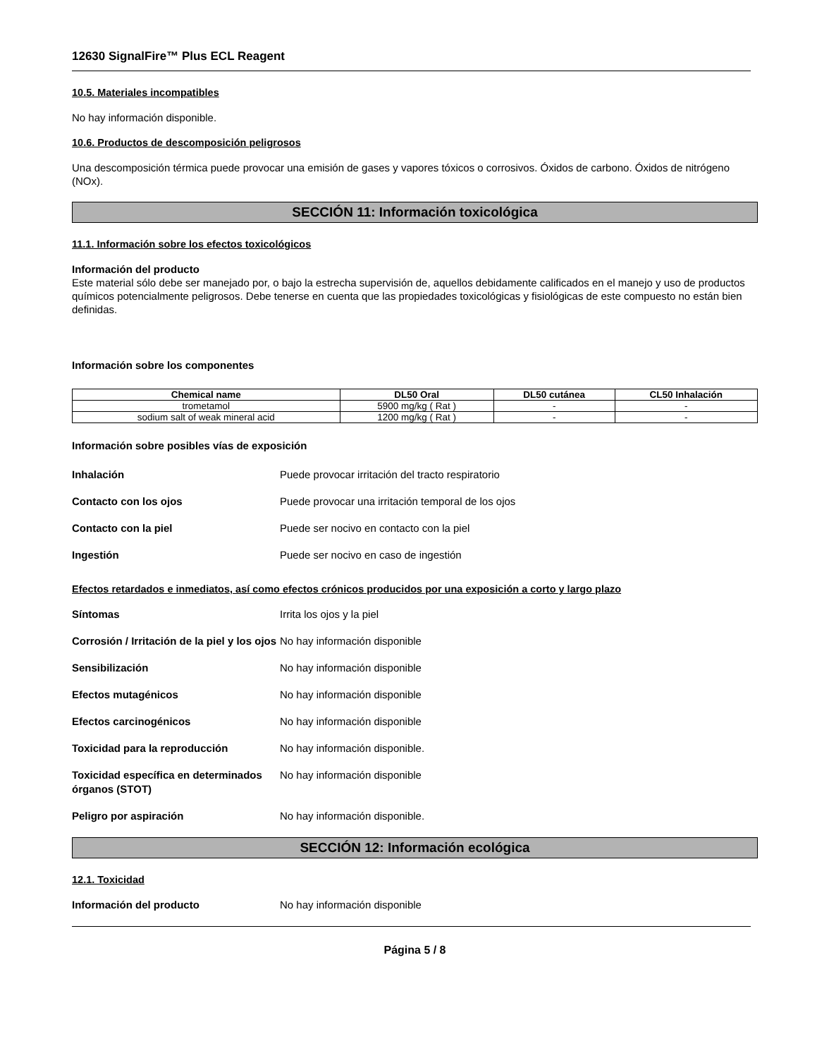12630 SignalFire™ Plus ECL Reagent
10.5. Materiales incompatibles
No hay información disponible.
10.6. Productos de descomposición peligrosos
Una descomposición térmica puede provocar una emisión de gases y vapores tóxicos o corrosivos. Óxidos de carbono. Óxidos de nitrógeno (NOx).
SECCIÓN 11: Información toxicológica
11.1. Información sobre los efectos toxicológicos
Información del producto
Este material sólo debe ser manejado por, o bajo la estrecha supervisión de, aquellos debidamente calificados en el manejo y uso de productos químicos potencialmente peligrosos. Debe tenerse en cuenta que las propiedades toxicológicas y fisiológicas de este compuesto no están bien definidas.
Información sobre los componentes
| Chemical name | DL50 Oral | DL50 cutánea | CL50 Inhalación |
| --- | --- | --- | --- |
| trometamol | 5900 mg/kg ( Rat ) | - | - |
| sodium salt of weak mineral acid | 1200 mg/kg ( Rat ) | - | - |
Información sobre posibles vías de exposición
Inhalación Puede provocar irritación del tracto respiratorio
Contacto con los ojos Puede provocar una irritación temporal de los ojos
Contacto con la piel Puede ser nocivo en contacto con la piel
Ingestión Puede ser nocivo en caso de ingestión
Efectos retardados e inmediatos, así como efectos crónicos producidos por una exposición a corto y largo plazo
Síntomas Irrita los ojos y la piel
Corrosión / Irritación de la piel y los ojos No hay información disponible
Sensibilización No hay información disponible
Efectos mutagénicos No hay información disponible
Efectos carcinogénicos No hay información disponible
Toxicidad para la reproducción No hay información disponible.
Toxicidad específica en determinados órganos (STOT) No hay información disponible
Peligro por aspiración No hay información disponible.
SECCIÓN 12: Información ecológica
12.1. Toxicidad
Información del producto No hay información disponible
Página 5 / 8